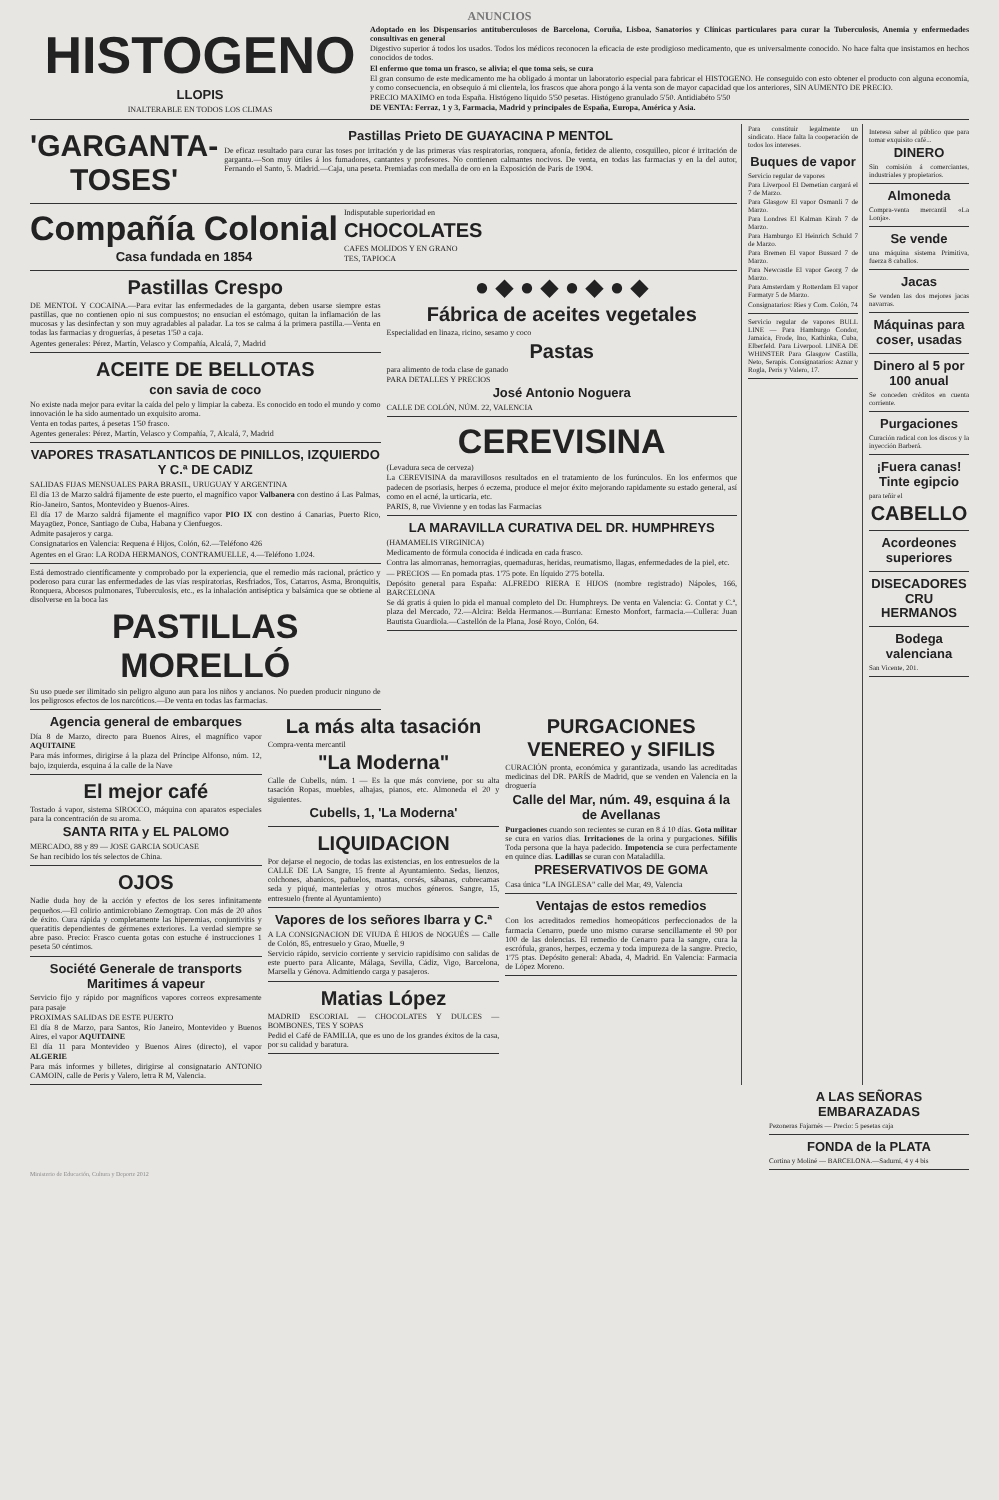ANUNCIOS
HISTOGENO
LLOPIS
INALTERABLE EN TODOS LOS CLIMAS
Adoptado en los Dispensarios antituberculosos de Barcelona, Coruña, Lisboa, Sanatorios y Clínicas particulares para curar la Tuberculosis, Anemia y enfermedades consultivas en general
Digestivo superior á todos los usados. Todos los médicos reconocen la eficacia de este prodigioso medicamento, que es universalmente conocido. No hace falta que insistamos en hechos conocidos de todos.
El enfermo que toma un frasco, se alivia; el que toma seis, se cura
El gran consumo de este medicamento me ha obligado á montar un laboratorio especial para fabricar el HISTOGENO. He conseguido con esto obtener el producto con alguna economía, y como consecuencia, en obsequio á mi clientela, los frascos que ahora pongo á la venta son de mayor capacidad que los anteriores, SIN AUMENTO DE PRECIO.
PRECIO MAXIMO en toda España. Histógeno líquido 5'50 pesetas. Histógeno granulado 5'50. Antidiabéto 5'50
DE VENTA: Ferraz, 1 y 3, Farmacia, Madrid y principales de España, Europa, América y Asia.
'GARGANTA-TOSES'
Pastillas Prieto DE GUAYACINA P MENTOL
De eficaz resultado para curar las toses por irritación y de las primeras vías respiratorias, ronquera, afonía, fetidez de aliento, cosquilleo, picor é irritación de garganta.—Son muy útiles á los fumadores, cantantes y profesores. No contienen calmantes nocivos. De venta, en todas las farmacias y en la del autor, Fernando el Santo, 5. Madrid.—Caja, una peseta. Premiadas con medalla de oro en la Exposición de París de 1904.
Compañía Colonial
Casa fundada en 1854
Indisputable superioridad en
CHOCOLATES
CAFES MOLIDOS Y EN GRANO
TES, TAPIOCA
Pastillas Crespo
DE MENTOL Y COCAINA.—Para evitar las enfermedades de la garganta, deben usarse siempre estas pastillas, que no contienen opio ni sus compuestos; no ensucian el estómago, quitan la inflamación de las mucosas y las desinfectan y son muy agradables al paladar. La tos se calma á la primera pastilla.—Venta en todas las farmacias y droguerías, á pesetas 1'50 a caja.
Agentes generales: Pérez, Martín, Velasco y Compañía, Alcalá, 7, Madrid
ACEITE DE BELLOTAS
con savia de coco
No existe nada mejor para evitar la caída del pelo y limpiar la cabeza. Es conocido en todo el mundo y como innovación le ha sido aumentado un exquisito aroma.
Venta en todas partes, á pesetas 1'50 frasco.
Agentes generales: Pérez, Martín, Velasco y Compañía, 7, Alcalá, 7, Madrid
VAPORES TRASATLANTICOS DE PINILLOS, IZQUIERDO Y C.ª DE CADIZ
SALIDAS FIJAS MENSUALES PARA BRASIL, URUGUAY Y ARGENTINA
El día 13 de Marzo saldrá fijamente de este puerto, el magnífico vapor Valbanera con destino á Las Palmas, Río-Janeiro, Santos, Montevideo y Buenos-Aires.
El día 17 de Marzo saldrá fijamente el magnífico vapor PIO IX con destino á Canarias, Puerto Rico, Mayagüez, Ponce, Santiago de Cuba, Habana y Cienfuegos.
Admite pasajeros y carga.
Consignatarios en Valencia: Requena é Hijos, Colón, 62.—Teléfono 426
Agentes en el Grao: LA RODA HERMANOS, CONTRAMUELLE, 4.—Teléfono 1.024.
Está demostrado científicamente y comprobado por la experiencia, que el remedio más racional, práctico y poderoso para curar las enfermedades de las vías respiratorias, Resfriados, Tos, Catarros, Asma, Bronquitis, Ronquera, Abcesos pulmonares, Tuberculosis, etc., es la inhalación antiséptica y balsámica que se obtiene al disolverse en la boca las
PASTILLAS MORELLÓ
Su uso puede ser ilimitado sin peligro alguno aun para los niños y ancianos. No pueden producir ninguno de los peligrosos efectos de los narcóticos.—De venta en todas las farmacias.
● ◆ ● ◆ ● ◆ ● ◆
Fábrica de aceites vegetales
Especialidad en linaza, ricino, sesamo y coco
Pastas
para alimento de toda clase de ganado
PARA DETALLES Y PRECIOS
José Antonio Noguera
CALLE DE COLÓN, NÚM. 22, VALENCIA
CEREVISINA
(Levadura seca de cerveza)
La CEREVISINA da maravillosos resultados en el tratamiento de los furúnculos. En los enfermos que padecen de psoriasis, herpes ó eczema, produce el mejor éxito mejorando rapidamente su estado general, así como en el acné, la urticaria, etc.
PARIS, 8, rue Vivienne y en todas las Farmacias
LA MARAVILLA CURATIVA DEL DR. HUMPHREYS
(HAMAMELIS VIRGINICA)
Medicamento de fórmula conocida é indicada en cada frasco.
Contra las almorranas, hemorragias, quemaduras, heridas, reumatismo, llagas, enfermedades de la piel, etc.
— PRECIOS — En pomada ptas. 1'75 pote. En líquido 2'75 botella.
Depósito general para España: ALFREDO RIERA E HIJOS (nombre registrado) Nápoles, 166, BARCELONA
Se dá gratis á quien lo pida el manual completo del Dr. Humphreys. De venta en Valencia: G. Contat y C.ª, plaza del Mercado, 72.—Alcira: Belda Hermanos.—Burriana: Ernesto Monfort, farmacia.—Cullera: Juan Bautista Guardiola.—Castellón de la Plana, José Royo, Colón, 64.
Agencia general de embarques
Día 8 de Marzo, directo para Buenos Aires, el magnífico vapor AQUITAINE
Para más informes, dirigirse á la plaza del Príncipe Alfonso, núm. 12, bajo, izquierda, esquina á la calle de la Nave
El mejor café
Tostado á vapor, sistema SIROCCO, máquina con aparatos especiales para la concentración de su aroma.
SANTA RITA y EL PALOMO
MERCADO, 88 y 89 — JOSE GARCIA SOUCASE
Se han recibido los tés selectos de China.
OJOS
Nadie duda hoy de la acción y efectos de los seres infinitamente pequeños.—El colirio antimicrobiano Zemogtrap. Con más de 20 años de éxito. Cura rápida y completamente las hiperemias, conjuntivitis y queratitis dependientes de gérmenes exteriores. La verdad siempre se abre paso. Precio: Frasco cuenta gotas con estuche é instrucciones 1 peseta 50 céntimos.
Société Generale de transports Maritimes á vapeur
Servicio fijo y rápido por magníficos vapores correos expresamente para pasaje
PROXIMAS SALIDAS DE ESTE PUERTO
El día 8 de Marzo, para Santos, Río Janeiro, Montevideo y Buenos Aires, el vapor AQUITAINE
El día 11 para Montevideo y Buenos Aires (directo), el vapor ALGERIE
Para más informes y billetes, dirigirse al consignatario ANTONIO CAMOIN, calle de Peris y Valero, letra R M, Valencia.
La más alta tasación
Compra-venta mercantil
"La Moderna"
Calle de Cubells, núm. 1 — Es la que más conviene, por su alta tasación Ropas, muebles, alhajas, pianos, etc. Almoneda el 20 y siguientes.
Cubells, 1, 'La Moderna'
LIQUIDACION
Por dejarse el negocio, de todas las existencias, en los entresuelos de la CALLE DE LA Sangre, 15 frente al Ayuntamiento. Sedas, lienzos, colchones, abanicos, pañuelos, mantas, corsés, sábanas, cubrecamas seda y piqué, mantelerías y otros muchos géneros. Sangre, 15, entresuelo (frente al Ayuntamiento)
Vapores de los señores Ibarra y C.ª
A LA CONSIGNACION DE VIUDA É HIJOS de NOGUÉS — Calle de Colón, 85, entresuelo y Grao, Muelle, 9
Servicio rápido, servicio corriente y servicio rapidísimo con salidas de este puerto para Alicante, Málaga, Sevilla, Cádiz, Vigo, Barcelona, Marsella y Génova. Admitiendo carga y pasajeros.
Matias López
MADRID ESCORIAL — CHOCOLATES Y DULCES — BOMBONES, TES Y SOPAS
Pedid el Café de FAMILIA, que es uno de los grandes éxitos de la casa, por su calidad y baratura.
PURGACIONES VENEREO y SIFILIS
CURACIÓN pronta, económica y garantizada, usando las acreditadas medicinas del DR. PARÍS de Madrid, que se venden en Valencia en la droguería
Calle del Mar, núm. 49, esquina á la de Avellanas
Purgaciones cuando son recientes se curan en 8 á 10 días. Gota militar se cura en varios días. Irritaciones de la orina y purgaciones. Sífilis Toda persona que la haya padecido. Impotencia se cura perfectamente en quince días. Ladillas se curan con Mataladilla.
PRESERVATIVOS DE GOMA
Casa única "LA INGLESA" calle del Mar, 49, Valencia
Ventajas de estos remedios
Con los acreditados remedios homeopáticos perfeccionados de la farmacia Cenarro, puede uno mismo curarse sencillamente el 90 por 100 de las dolencias. El remedio de Cenarro para la sangre, cura la escrófula, granos, herpes, eczema y toda impureza de la sangre. Precio, 1'75 ptas. Depósito general: Abada, 4, Madrid. En Valencia: Farmacia de López Moreno.
Para constituir legalmente un sindicato. Hace falta la cooperación de todos los intereses.
Buques de vapor
Servicio regular de vapores
Para Liverpool El Demetian cargará el 7 de Marzo.
Para Glasgow El vapor Osmanli 7 de Marzo.
Para Londres El Kalman Kirah 7 de Marzo.
Para Hamburgo El Heinrich Schuld 7 de Marzo.
Para Bremen El vapor Bussard 7 de Marzo.
Para Newcastle El vapor Georg 7 de Marzo.
Para Amsterdam y Rotterdam El vapor Farmatyr 5 de Marzo.
Consignatarios: Ries y Com. Colón, 74
Servicio regular de vapores BULL LINE — Para Hamburgo Condor, Jamaica, Frode, Ino, Kathinka, Cuba, Elberfeld. Para Liverpool. LINEA DE WHINSTER Para Glasgow Castilla, Neto, Serapis. Consignatarios: Aznar y Rogla, Peris y Valero, 17.
Interesa saber al público que para tomar exquisito café...
DINERO
Sin comisión á comerciantes, industriales y propietarios.
Almoneda
Compra-venta mercantil «La Lonja».
Se vende
una máquina sistema Primitiva, fuerza 8 caballos.
Jacas
Se venden las dos mejores jacas navarras.
Máquinas para coser, usadas
Dinero al 5 por 100 anual
Se conceden créditos en cuenta corriente.
Purgaciones
Curación radical con los discos y la inyección Barberá.
¡Fuera canas! Tinte egipcio
para teñir el
CABELLO
Acordeones superiores
DISECADORES CRU HERMANOS
Bodega valenciana
San Vicente, 201.
A LAS SEÑORAS EMBARAZADAS
Pezoneras Fajarnés — Precio: 5 pesetas caja
FONDA de la PLATA
Cortina y Moliné — BARCELONA.—Sadurní, 4 y 4 bis
Ministerio de Educación, Cultura y Deporte 2012